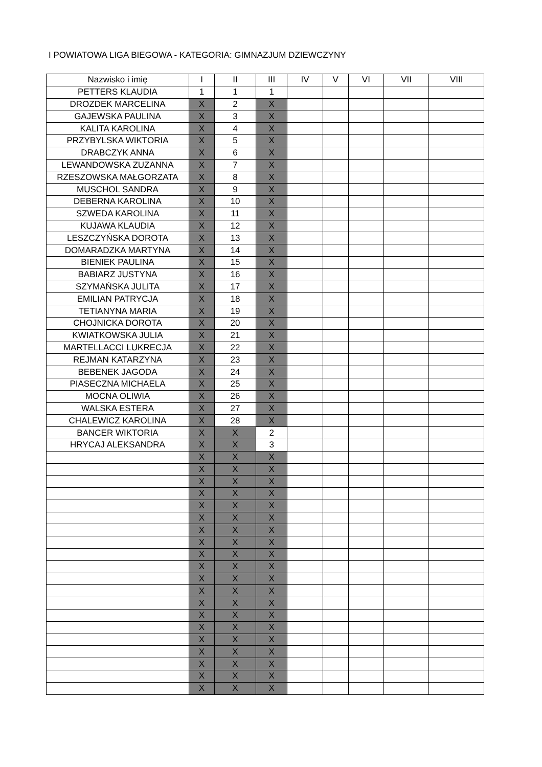I POWIATOWA LIGA BIEGOWA - KATEGORIA: GIMNAZJUM DZIEWCZYNY
| Nazwisko i imię | I | II | III | IV | V | VI | VII | VIII |
| --- | --- | --- | --- | --- | --- | --- | --- | --- |
| PETTERS KLAUDIA | 1 | 1 | 1 | | | | | |
| DROZDEK MARCELINA | X | 2 | X | | | | | |
| GAJEWSKA PAULINA | X | 3 | X | | | | | |
| KALITA KAROLINA | X | 4 | X | | | | | |
| PRZYBYLSKA WIKTORIA | X | 5 | X | | | | | |
| DRABCZYK ANNA | X | 6 | X | | | | | |
| LEWANDOWSKA ZUZANNA | X | 7 | X | | | | | |
| RZESZOWSKA MAŁGORZATA | X | 8 | X | | | | | |
| MUSCHOL SANDRA | X | 9 | X | | | | | |
| DEBERNA KAROLINA | X | 10 | X | | | | | |
| SZWEDA KAROLINA | X | 11 | X | | | | | |
| KUJAWA KLAUDIA | X | 12 | X | | | | | |
| LESZCZYŃSKA DOROTA | X | 13 | X | | | | | |
| DOMARADZKA MARTYNA | X | 14 | X | | | | | |
| BIENIEK PAULINA | X | 15 | X | | | | | |
| BABIARZ JUSTYNA | X | 16 | X | | | | | |
| SZYMAŃSKA JULITA | X | 17 | X | | | | | |
| EMILIAN PATRYCJA | X | 18 | X | | | | | |
| TETIANYNA MARIA | X | 19 | X | | | | | |
| CHOJNICKA DOROTA | X | 20 | X | | | | | |
| KWIATKOWSKA JULIA | X | 21 | X | | | | | |
| MARTELLACCI LUKRECJA | X | 22 | X | | | | | |
| REJMAN KATARZYNA | X | 23 | X | | | | | |
| BEBENEK JAGODA | X | 24 | X | | | | | |
| PIASECZNA MICHAELA | X | 25 | X | | | | | |
| MOCNA OLIWIA | X | 26 | X | | | | | |
| WALSKA ESTERA | X | 27 | X | | | | | |
| CHALEWICZ KAROLINA | X | 28 | X | | | | | |
| BANCER WIKTORIA | X | X | 2 | | | | | |
| HRYCAJ ALEKSANDRA | X | X | 3 | | | | | |
| | X | X | X | | | | | |
| | X | X | X | | | | | |
| | X | X | X | | | | | |
| | X | X | X | | | | | |
| | X | X | X | | | | | |
| | X | X | X | | | | | |
| | X | X | X | | | | | |
| | X | X | X | | | | | |
| | X | X | X | | | | | |
| | X | X | X | | | | | |
| | X | X | X | | | | | |
| | X | X | X | | | | | |
| | X | X | X | | | | | |
| | X | X | X | | | | | |
| | X | X | X | | | | | |
| | X | X | X | | | | | |
| | X | X | X | | | | | |
| | X | X | X | | | | | |
| | X | X | X | | | | | |
| | X | X | X | | | | | |